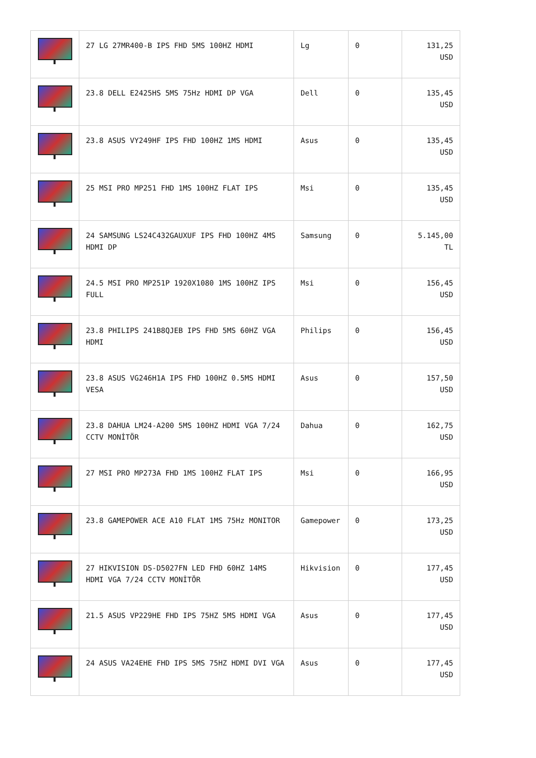| | 27 LG 27MR400-B IPS FHD 5MS 100HZ HDMI | Lg | 0 | 131,25 USD |
| | 23.8 DELL E2425HS 5MS 75Hz HDMI DP VGA | Dell | 0 | 135,45 USD |
| | 23.8 ASUS VY249HF IPS FHD 100HZ 1MS HDMI | Asus | 0 | 135,45 USD |
| | 25 MSI PRO MP251 FHD 1MS 100HZ FLAT IPS | Msi | 0 | 135,45 USD |
| | 24 SAMSUNG LS24C432GAUXUF IPS FHD 100HZ 4MS HDMI DP | Samsung | 0 | 5.145,00 TL |
| | 24.5 MSI PRO MP251P 1920X1080 1MS 100HZ IPS FULL | Msi | 0 | 156,45 USD |
| | 23.8 PHILIPS 241B8QJEB IPS FHD 5MS 60HZ VGA HDMI | Philips | 0 | 156,45 USD |
| | 23.8 ASUS VG246H1A IPS FHD 100HZ 0.5MS HDMI VESA | Asus | 0 | 157,50 USD |
| | 23.8 DAHUA LM24-A200 5MS 100HZ HDMI VGA 7/24 CCTV MONİTÖR | Dahua | 0 | 162,75 USD |
| | 27 MSI PRO MP273A FHD 1MS 100HZ FLAT IPS | Msi | 0 | 166,95 USD |
| | 23.8 GAMEPOWER ACE A10 FLAT 1MS 75Hz MONITOR | Gamepower | 0 | 173,25 USD |
| | 27 HIKVISION DS-D5027FN LED FHD 60HZ 14MS HDMI VGA 7/24 CCTV MONİTÖR | Hikvision | 0 | 177,45 USD |
| | 21.5 ASUS VP229HE FHD IPS 75HZ 5MS HDMI VGA | Asus | 0 | 177,45 USD |
| | 24 ASUS VA24EHE FHD IPS 5MS 75HZ HDMI DVI VGA | Asus | 0 | 177,45 USD |